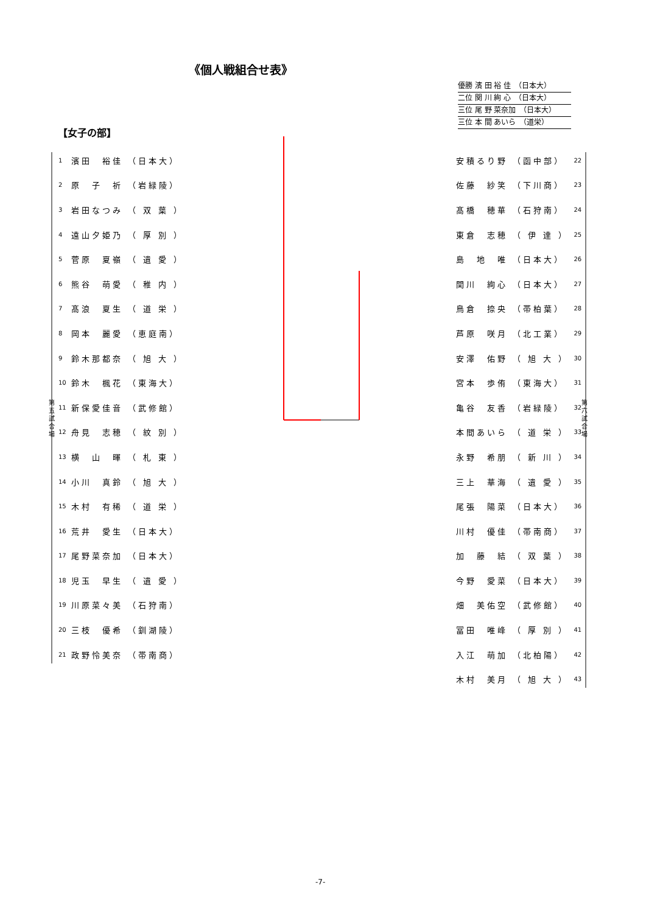《個人戦組合せ表》
優勝 濱 田 裕 佳　（日本大）
二位 関 川 絢 心　（日本大）
三位 尾 野 菜奈加　（日本大）
三位 本 間 あいら　（道栄）
【女子の部】
第五試合場
第六試合場
| 1 | 濱田 裕佳 | （日本大） |
| 2 | 原 子 祈 | （岩緑陵） |
| 3 | 岩田なつみ | （ 双 葉 ） |
| 4 | 遠山夕姫乃 | （ 厚 別 ） |
| 5 | 菅原 夏嶺 | （ 遺 愛 ） |
| 6 | 熊谷 萌愛 | （ 稚 内 ） |
| 7 | 髙浪 夏生 | （ 道 栄 ） |
| 8 | 岡本 麗愛 | （恵庭南） |
| 9 | 鈴木那都奈 | （ 旭 大 ） |
| 10 | 鈴木 楓花 | （東海大） |
| 11 | 新保愛佳音 | （武修館） |
| 12 | 舟見 志穂 | （ 紋 別 ） |
| 13 | 横 山 暉 | （ 札 東 ） |
| 14 | 小川 真鈴 | （ 旭 大 ） |
| 15 | 木村 有稀 | （ 道 栄 ） |
| 16 | 荒井 愛生 | （日本大） |
| 17 | 尾野菜奈加 | （日本大） |
| 18 | 児玉 早生 | （ 遺 愛 ） |
| 19 | 川原菜々美 | （石狩南） |
| 20 | 三枝 優希 | （釧湖陵） |
| 21 | 政野怜美奈 | （帯南商） |
| 安積るり野 | （函中部） | 22 |
| 佐藤 紗笑 | （下川商） | 23 |
| 髙橋 穂華 | （石狩南） | 24 |
| 東倉 志穂 | （ 伊 達 ） | 25 |
| 島 地 唯 | （日本大） | 26 |
| 関川 絢心 | （日本大） | 27 |
| 鳥倉 捺央 | （帯柏葉） | 28 |
| 芦原 咲月 | （北工業） | 29 |
| 安澤 佑野 | （ 旭 大 ） | 30 |
| 宮本 歩侑 | （東海大） | 31 |
| 亀谷 友香 | （岩緑陵） | 32 |
| 本間あいら | （ 道 栄 ） | 33 |
| 永野 希朋 | （ 新 川 ） | 34 |
| 三上 華海 | （ 遺 愛 ） | 35 |
| 尾張 陽菜 | （日本大） | 36 |
| 川村 優佳 | （帯南商） | 37 |
| 加 藤 結 | （ 双 葉 ） | 38 |
| 今野 愛菜 | （日本大） | 39 |
| 畑 美佑空 | （武修館） | 40 |
| 冨田 唯峰 | （ 厚 別 ） | 41 |
| 入江 萌加 | （北柏陽） | 42 |
| 木村 美月 | （ 旭 大 ） | 43 |
-7-